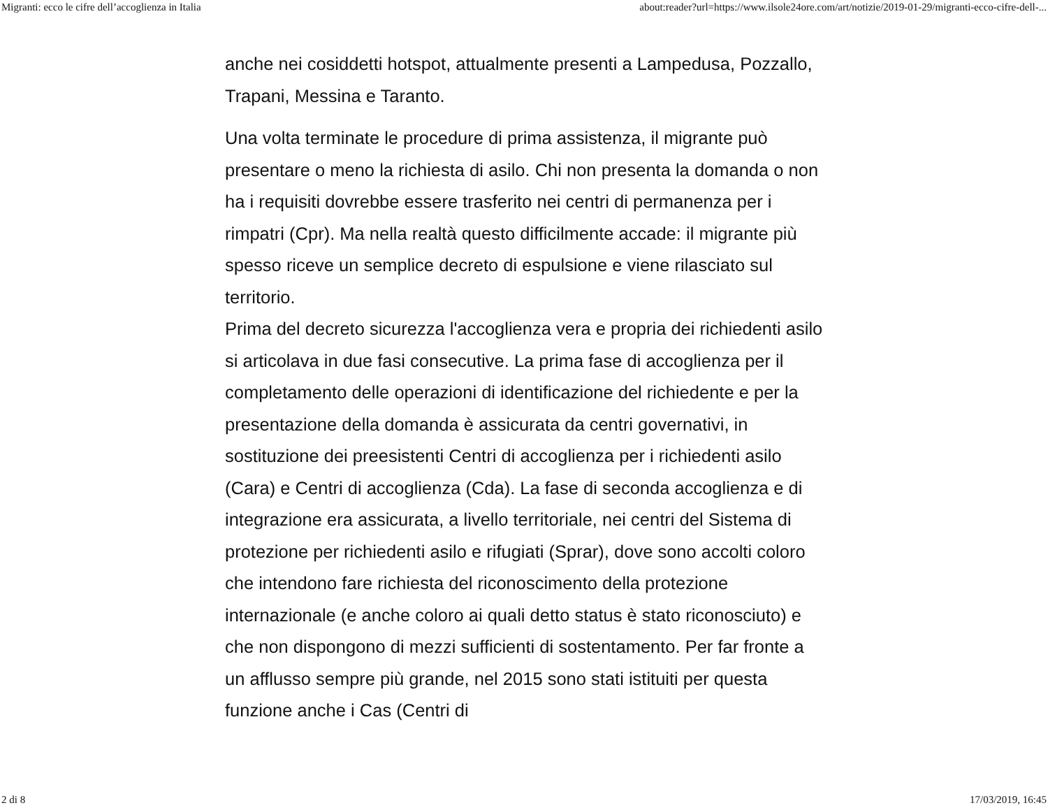Migranti: ecco le cifre dell’accoglienza in Italia about:reader?url=https://www.ilsole24ore.com/art/notizie/2019-01-29/migranti-ecco-cifre-dell-...
anche nei cosiddetti hotspot, attualmente presenti a Lampedusa, Pozzallo, Trapani, Messina e Taranto.
Una volta terminate le procedure di prima assistenza, il migrante può presentare o meno la richiesta di asilo. Chi non presenta la domanda o non ha i requisiti dovrebbe essere trasferito nei centri di permanenza per i rimpatri (Cpr). Ma nella realtà questo difficilmente accade: il migrante più spesso riceve un semplice decreto di espulsione e viene rilasciato sul territorio.
Prima del decreto sicurezza l'accoglienza vera e propria dei richiedenti asilo si articolava in due fasi consecutive. La prima fase di accoglienza per il completamento delle operazioni di identificazione del richiedente e per la presentazione della domanda è assicurata da centri governativi, in sostituzione dei preesistenti Centri di accoglienza per i richiedenti asilo (Cara) e Centri di accoglienza (Cda). La fase di seconda accoglienza e di integrazione era assicurata, a livello territoriale, nei centri del Sistema di protezione per richiedenti asilo e rifugiati (Sprar), dove sono accolti coloro che intendono fare richiesta del riconoscimento della protezione internazionale (e anche coloro ai quali detto status è stato riconosciuto) e che non dispongono di mezzi sufficienti di sostentamento. Per far fronte a un afflusso sempre più grande, nel 2015 sono stati istituiti per questa funzione anche i Cas (Centri di
2 di 8 17/03/2019, 16:45